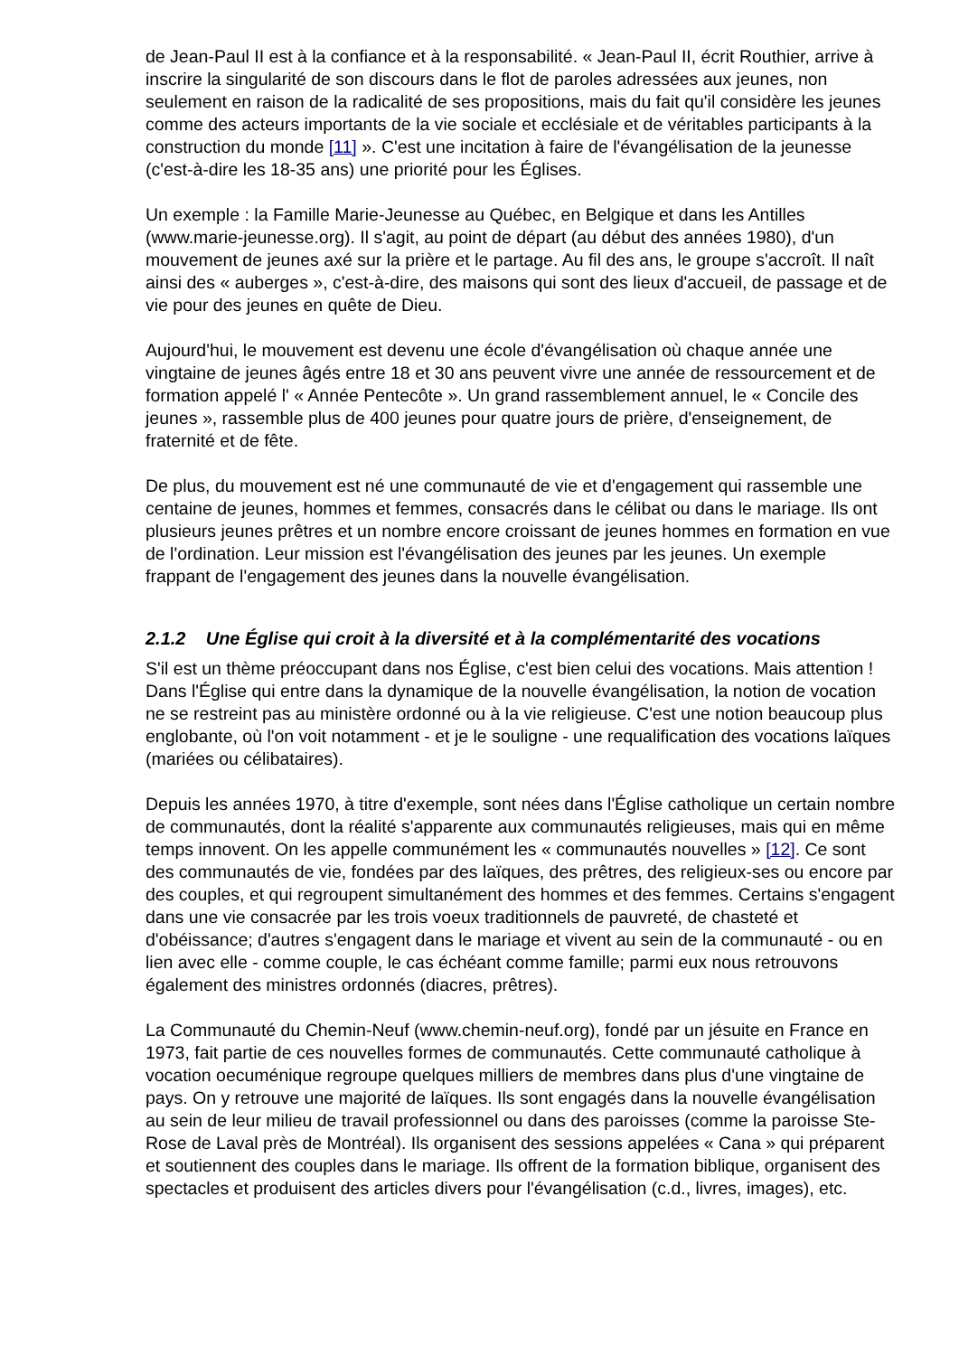de Jean-Paul II est à la confiance et à la responsabilité. « Jean-Paul II, écrit Routhier, arrive à inscrire la singularité de son discours dans le flot de paroles adressées aux jeunes, non seulement en raison de la radicalité de ses propositions, mais du fait qu'il considère les jeunes comme des acteurs importants de la vie sociale et ecclésiale et de véritables participants à la construction du monde [11] ». C'est une incitation à faire de l'évangélisation de la jeunesse (c'est-à-dire les 18-35 ans) une priorité pour les Églises.
Un exemple : la Famille Marie-Jeunesse au Québec, en Belgique et dans les Antilles (www.marie-jeunesse.org). Il s'agit, au point de départ (au début des années 1980), d'un mouvement de jeunes axé sur la prière et le partage. Au fil des ans, le groupe s'accroît. Il naît ainsi des « auberges », c'est-à-dire, des maisons qui sont des lieux d'accueil, de passage et de vie pour des jeunes en quête de Dieu.
Aujourd'hui, le mouvement est devenu une école d'évangélisation où chaque année une vingtaine de jeunes âgés entre 18 et 30 ans peuvent vivre une année de ressourcement et de formation appelé l' « Année Pentecôte ». Un grand rassemblement annuel, le « Concile des jeunes », rassemble plus de 400 jeunes pour quatre jours de prière, d'enseignement, de fraternité et de fête.
De plus, du mouvement est né une communauté de vie et d'engagement qui rassemble une centaine de jeunes, hommes et femmes, consacrés dans le célibat ou dans le mariage. Ils ont plusieurs jeunes prêtres et un nombre encore croissant de jeunes hommes en formation en vue de l'ordination. Leur mission est l'évangélisation des jeunes par les jeunes. Un exemple frappant de l'engagement des jeunes dans la nouvelle évangélisation.
2.1.2 Une Église qui croit à la diversité et à la complémentarité des vocations
S'il est un thème préoccupant dans nos Église, c'est bien celui des vocations. Mais attention ! Dans l'Église qui entre dans la dynamique de la nouvelle évangélisation, la notion de vocation ne se restreint pas au ministère ordonné ou à la vie religieuse. C'est une notion beaucoup plus englobante, où l'on voit notamment - et je le souligne - une requalification des vocations laïques (mariées ou célibataires).
Depuis les années 1970, à titre d'exemple, sont nées dans l'Église catholique un certain nombre de communautés, dont la réalité s'apparente aux communautés religieuses, mais qui en même temps innovent. On les appelle communément les « communautés nouvelles » [12]. Ce sont des communautés de vie, fondées par des laïques, des prêtres, des religieux-ses ou encore par des couples, et qui regroupent simultanément des hommes et des femmes. Certains s'engagent dans une vie consacrée par les trois voeux traditionnels de pauvreté, de chasteté et d'obéissance; d'autres s'engagent dans le mariage et vivent au sein de la communauté - ou en lien avec elle - comme couple, le cas échéant comme famille; parmi eux nous retrouvons également des ministres ordonnés (diacres, prêtres).
La Communauté du Chemin-Neuf (www.chemin-neuf.org), fondé par un jésuite en France en 1973, fait partie de ces nouvelles formes de communautés. Cette communauté catholique à vocation oecuménique regroupe quelques milliers de membres dans plus d'une vingtaine de pays. On y retrouve une majorité de laïques. Ils sont engagés dans la nouvelle évangélisation au sein de leur milieu de travail professionnel ou dans des paroisses (comme la paroisse Ste-Rose de Laval près de Montréal). Ils organisent des sessions appelées « Cana » qui préparent et soutiennent des couples dans le mariage. Ils offrent de la formation biblique, organisent des spectacles et produisent des articles divers pour l'évangélisation (c.d., livres, images), etc.